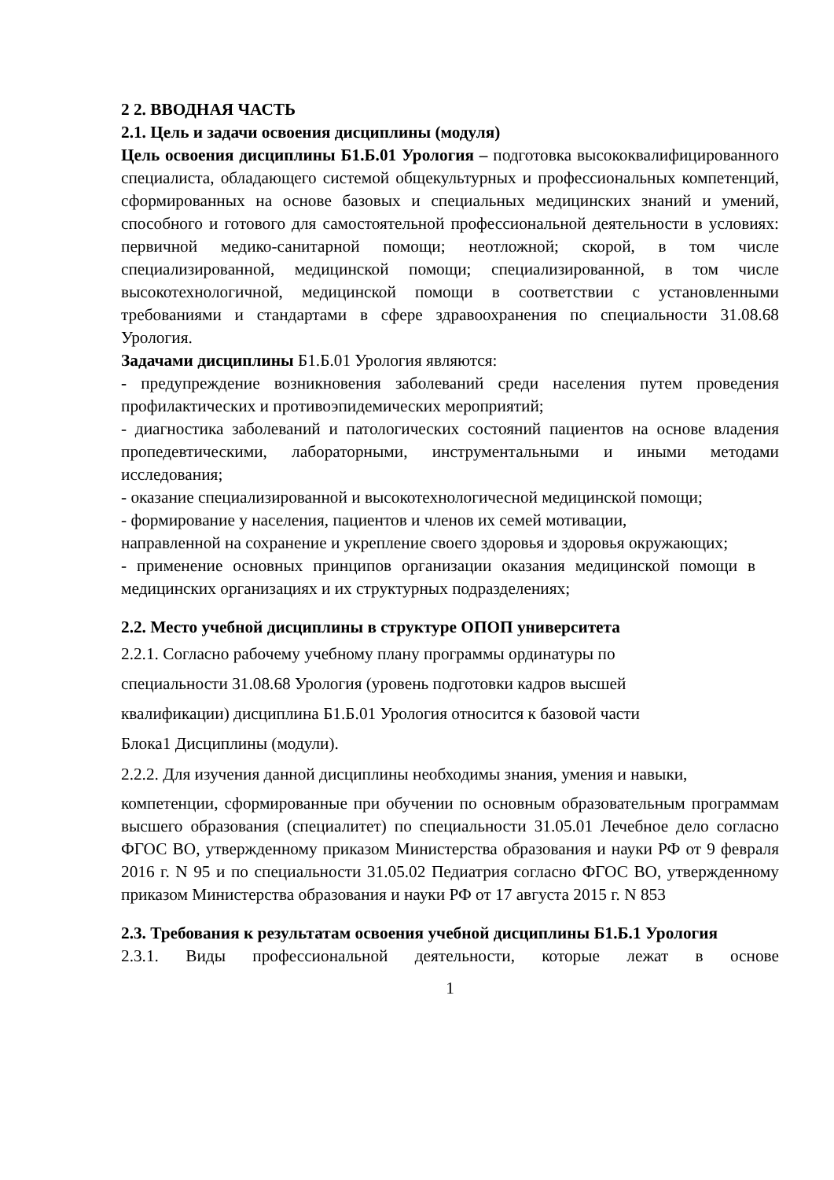2 2. ВВОДНАЯ ЧАСТЬ
2.1. Цель и задачи освоения дисциплины (модуля)
Цель освоения дисциплины Б1.Б.01 Урология – подготовка высококвалифицированного специалиста, обладающего системой общекультурных и профессиональных компетенций, сформированных на основе базовых и специальных медицинских знаний и умений, способного и готового для самостоятельной профессиональной деятельности в условиях: первичной медико-санитарной помощи; неотложной; скорой, в том числе специализированной, медицинской помощи; специализированной, в том числе высокотехнологичной, медицинской помощи в соответствии с установленными требованиями и стандартами в сфере здравоохранения по специальности 31.08.68 Урология.
Задачами дисциплины Б1.Б.01 Урология являются:
- предупреждение возникновения заболеваний среди населения путем проведения профилактических и противоэпидемических мероприятий;
- диагностика заболеваний и патологических состояний пациентов на основе владения пропедевтическими, лабораторными, инструментальными и иными методами исследования;
- оказание специализированной и высокотехнологичесной медицинской помощи;
- формирование у населения, пациентов и членов их семей мотивации,
направленной на сохранение и укрепление своего здоровья и здоровья окружающих;
- применение основных принципов организации оказания медицинской помощи в медицинских организациях и их структурных подразделениях;
2.2. Место учебной дисциплины в структуре ОПОП университета
2.2.1. Согласно рабочему учебному плану программы ординатуры по
специальности 31.08.68 Урология (уровень подготовки кадров высшей
квалификации) дисциплина Б1.Б.01 Урология относится к базовой части
Блока1 Дисциплины (модули).
2.2.2. Для изучения данной дисциплины необходимы знания, умения и навыки,
компетенции, сформированные при обучении по основным образовательным программам высшего образования (специалитет) по специальности 31.05.01 Лечебное дело согласно ФГОС ВО, утвержденному приказом Министерства образования и науки РФ от 9 февраля 2016 г. N 95 и по специальности 31.05.02 Педиатрия согласно ФГОС ВО, утвержденному приказом Министерства образования и науки РФ от 17 августа 2015 г. N 853
2.3. Требования к результатам освоения учебной дисциплины Б1.Б.1 Урология
2.3.1. Виды профессиональной деятельности, которые лежат в основе
1